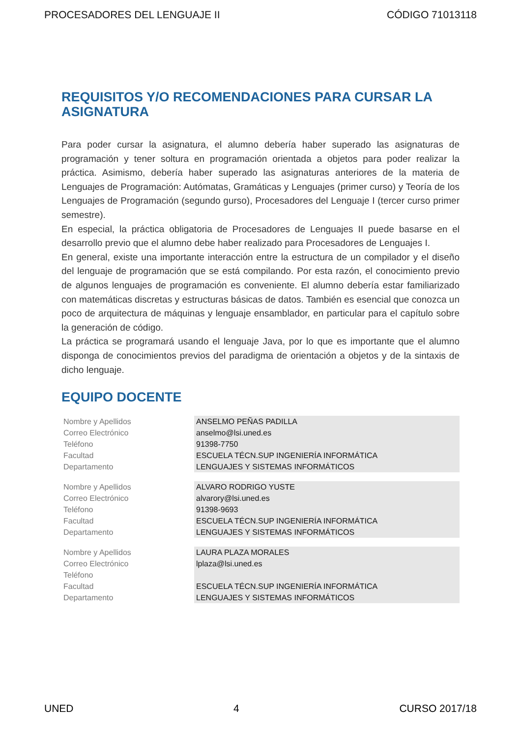PROCESADORES DEL LENGUAJE II CÓDIGO 71013118
REQUISITOS Y/O RECOMENDACIONES PARA CURSAR LA ASIGNATURA
Para poder cursar la asignatura, el alumno debería haber superado las asignaturas de programación y tener soltura en programación orientada a objetos para poder realizar la práctica. Asimismo, debería haber superado las asignaturas anteriores de la materia de Lenguajes de Programación: Autómatas, Gramáticas y Lenguajes (primer curso) y Teoría de los Lenguajes de Programación (segundo gurso), Procesadores del Lenguaje I (tercer curso primer semestre).
En especial, la práctica obligatoria de Procesadores de Lenguajes II puede basarse en el desarrollo previo que el alumno debe haber realizado para Procesadores de Lenguajes I.
En general, existe una importante interacción entre la estructura de un compilador y el diseño del lenguaje de programación que se está compilando. Por esta razón, el conocimiento previo de algunos lenguajes de programación es conveniente. El alumno debería estar familiarizado con matemáticas discretas y estructuras básicas de datos. También es esencial que conozca un poco de arquitectura de máquinas y lenguaje ensamblador, en particular para el capítulo sobre la generación de código.
La práctica se programará usando el lenguaje Java, por lo que es importante que el alumno disponga de conocimientos previos del paradigma de orientación a objetos y de la sintaxis de dicho lenguaje.
EQUIPO DOCENTE
| Nombre y Apellidos | ANSELMO PEÑAS PADILLA |
| Correo Electrónico | anselmo@lsi.uned.es |
| Teléfono | 91398-7750 |
| Facultad | ESCUELA TÉCN.SUP INGENIERÍA INFORMÁTICA |
| Departamento | LENGUAJES Y SISTEMAS INFORMÁTICOS |
| Nombre y Apellidos | ALVARO RODRIGO YUSTE |
| Correo Electrónico | alvarory@lsi.uned.es |
| Teléfono | 91398-9693 |
| Facultad | ESCUELA TÉCN.SUP INGENIERÍA INFORMÁTICA |
| Departamento | LENGUAJES Y SISTEMAS INFORMÁTICOS |
| Nombre y Apellidos | LAURA PLAZA MORALES |
| Correo Electrónico | lplaza@lsi.uned.es |
| Teléfono | |
| Facultad | ESCUELA TÉCN.SUP INGENIERÍA INFORMÁTICA |
| Departamento | LENGUAJES Y SISTEMAS INFORMÁTICOS |
UNED 4 CURSO 2017/18